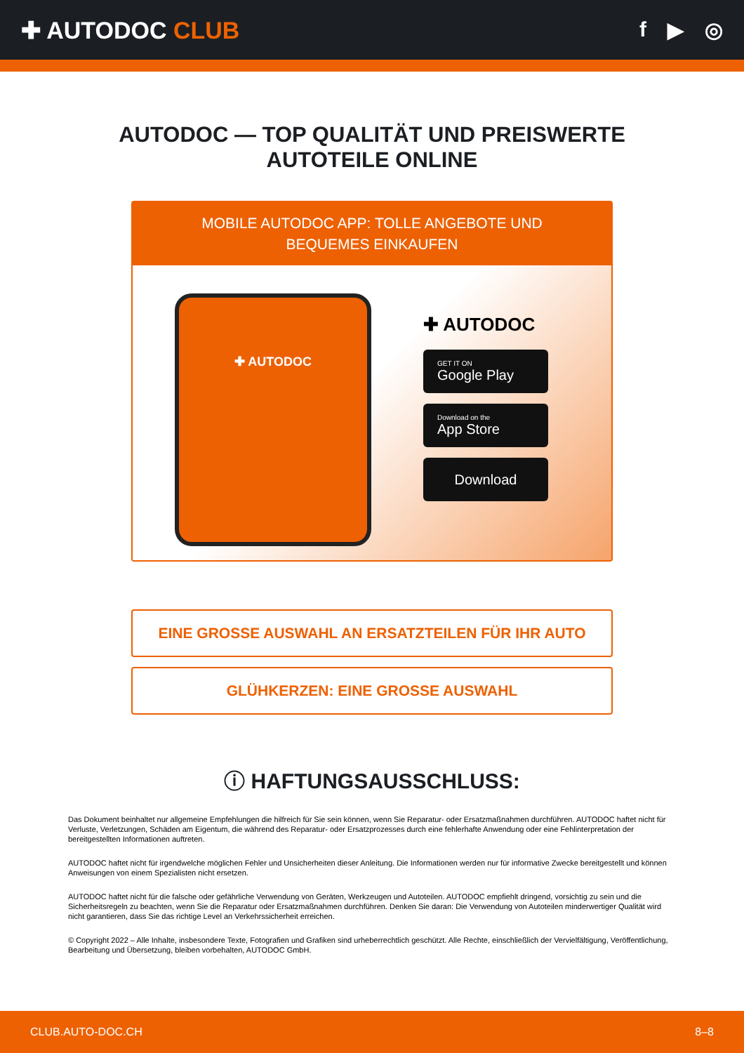✚ AUTODOC CLUB f ▶ ◎
AUTODOC — TOP QUALITÄT UND PREISWERTE
AUTOTEILE ONLINE
MOBILE AUTODOC APP: TOLLE ANGEBOTE UND BEQUEMES EINKAUFEN
✚ AUTODOC
✚ AUTODOC
GET IT ON
Google Play
Download on the
App Store
Download
EINE GROSSE AUSWAHL AN ERSATZTEILEN FÜR IHR AUTO
GLÜHKERZEN: EINE GROSSE AUSWAHL
ⓘ HAFTUNGSAUSSCHLUSS:
Das Dokument beinhaltet nur allgemeine Empfehlungen die hilfreich für Sie sein können, wenn Sie Reparatur- oder Ersatzmaßnahmen durchführen. AUTODOC haftet nicht für Verluste, Verletzungen, Schäden am Eigentum, die während des Reparatur- oder Ersatzprozesses durch eine fehlerhafte Anwendung oder eine Fehlinterpretation der bereitgestellten Informationen auftreten.
AUTODOC haftet nicht für irgendwelche möglichen Fehler und Unsicherheiten dieser Anleitung. Die Informationen werden nur für informative Zwecke bereitgestellt und können Anweisungen von einem Spezialisten nicht ersetzen.
AUTODOC haftet nicht für die falsche oder gefährliche Verwendung von Geräten, Werkzeugen und Autoteilen. AUTODOC empfiehlt dringend, vorsichtig zu sein und die Sicherheitsregeln zu beachten, wenn Sie die Reparatur oder Ersatzmaßnahmen durchführen. Denken Sie daran: Die Verwendung von Autoteilen minderwertiger Qualität wird nicht garantieren, dass Sie das richtige Level an Verkehrssicherheit erreichen.
© Copyright 2022 – Alle Inhalte, insbesondere Texte, Fotografien und Grafiken sind urheberrechtlich geschützt. Alle Rechte, einschließlich der Vervielfältigung, Veröffentlichung, Bearbeitung und Übersetzung, bleiben vorbehalten, AUTODOC GmbH.
CLUB.AUTO-DOC.CH 8–8